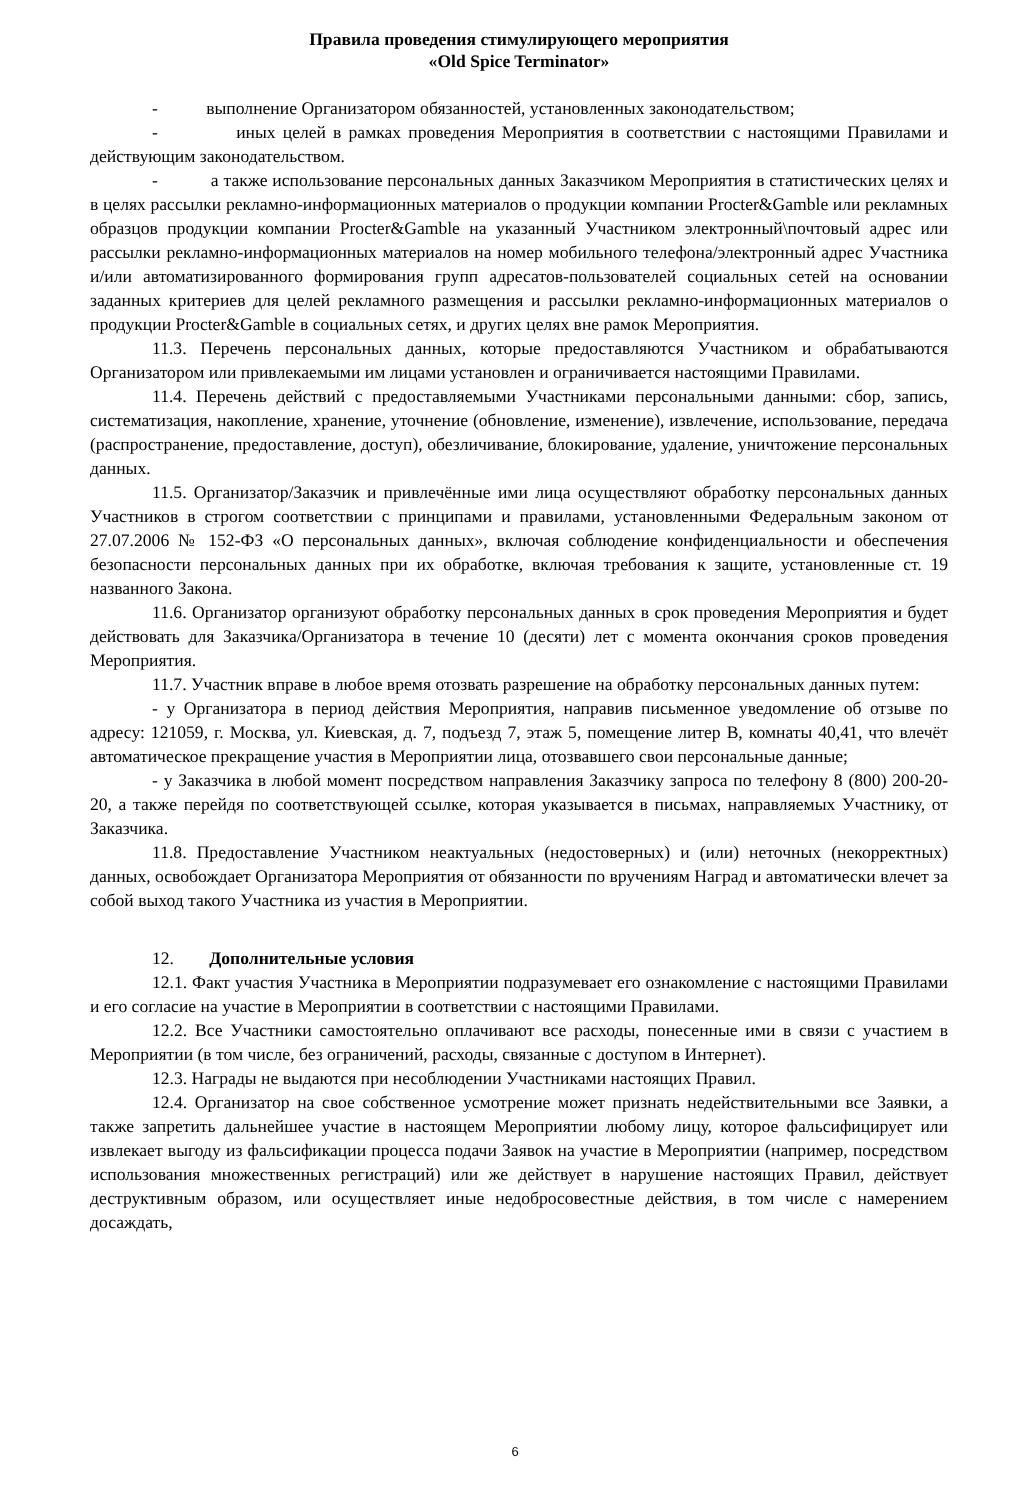Правила проведения стимулирующего мероприятия
«Old Spice Terminator»
- выполнение Организатором обязанностей, установленных законодательством;
- иных целей в рамках проведения Мероприятия в соответствии с настоящими Правилами и действующим законодательством.
- а также использование персональных данных Заказчиком Мероприятия в статистических целях и в целях рассылки рекламно-информационных материалов о продукции компании Procter&Gamble или рекламных образцов продукции компании Procter&Gamble на указанный Участником электронный\почтовый адрес или рассылки рекламно-информационных материалов на номер мобильного телефона/электронный адрес Участника и/или автоматизированного формирования групп адресатов-пользователей социальных сетей на основании заданных критериев для целей рекламного размещения и рассылки рекламно-информационных материалов о продукции Procter&Gamble в социальных сетях, и других целях вне рамок Мероприятия.
11.3. Перечень персональных данных, которые предоставляются Участником и обрабатываются Организатором или привлекаемыми им лицами установлен и ограничивается настоящими Правилами.
11.4. Перечень действий с предоставляемыми Участниками персональными данными: сбор, запись, систематизация, накопление, хранение, уточнение (обновление, изменение), извлечение, использование, передача (распространение, предоставление, доступ), обезличивание, блокирование, удаление, уничтожение персональных данных.
11.5. Организатор/Заказчик и привлечённые ими лица осуществляют обработку персональных данных Участников в строгом соответствии с принципами и правилами, установленными Федеральным законом от 27.07.2006 № 152-ФЗ «О персональных данных», включая соблюдение конфиденциальности и обеспечения безопасности персональных данных при их обработке, включая требования к защите, установленные ст. 19 названного Закона.
11.6. Организатор организуют обработку персональных данных в срок проведения Мероприятия и будет действовать для Заказчика/Организатора в течение 10 (десяти) лет с момента окончания сроков проведения Мероприятия.
11.7. Участник вправе в любое время отозвать разрешение на обработку персональных данных путем:
- у Организатора в период действия Мероприятия, направив письменное уведомление об отзыве по адресу: 121059, г. Москва, ул. Киевская, д. 7, подъезд 7, этаж 5, помещение литер В, комнаты 40,41, что влечёт автоматическое прекращение участия в Мероприятии лица, отозвавшего свои персональные данные;
- у Заказчика в любой момент посредством направления Заказчику запроса по телефону 8 (800) 200-20-20, а также перейдя по соответствующей ссылке, которая указывается в письмах, направляемых Участнику, от Заказчика.
11.8. Предоставление Участником неактуальных (недостоверных) и (или) неточных (некорректных) данных, освобождает Организатора Мероприятия от обязанности по вручениям Наград и автоматически влечет за собой выход такого Участника из участия в Мероприятии.
12. Дополнительные условия
12.1. Факт участия Участника в Мероприятии подразумевает его ознакомление с настоящими Правилами и его согласие на участие в Мероприятии в соответствии с настоящими Правилами.
12.2. Все Участники самостоятельно оплачивают все расходы, понесенные ими в связи с участием в Мероприятии (в том числе, без ограничений, расходы, связанные с доступом в Интернет).
12.3. Награды не выдаются при несоблюдении Участниками настоящих Правил.
12.4. Организатор на свое собственное усмотрение может признать недействительными все Заявки, а также запретить дальнейшее участие в настоящем Мероприятии любому лицу, которое фальсифицирует или извлекает выгоду из фальсификации процесса подачи Заявок на участие в Мероприятии (например, посредством использования множественных регистраций) или же действует в нарушение настоящих Правил, действует деструктивным образом, или осуществляет иные недобросовестные действия, в том числе с намерением досаждать,
6